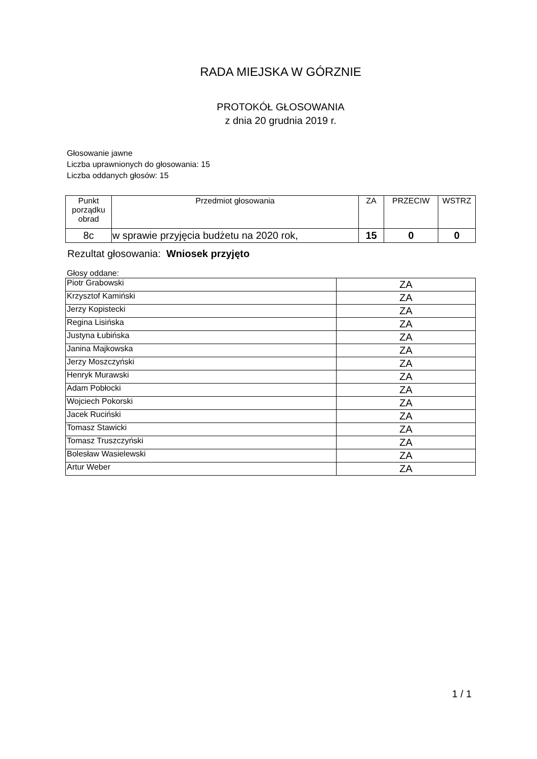RADA MIEJSKA W GÓRZNIE
PROTOKÓŁ GŁOSOWANIA
z dnia 20 grudnia 2019 r.
Głosowanie jawne
Liczba uprawnionych do głosowania: 15
Liczba oddanych głosów: 15
| Punkt porządku obrad | Przedmiot głosowania | ZA | PRZECIW | WSTRZ |
| --- | --- | --- | --- | --- |
| 8c | w sprawie przyjęcia budżetu na 2020 rok, | 15 | 0 | 0 |
Rezultat głosowania: Wniosek przyjęto
Głosy oddane:
| Piotr Grabowski | ZA |
| Krzysztof Kamiński | ZA |
| Jerzy Kopistecki | ZA |
| Regina Lisińska | ZA |
| Justyna Łubińska | ZA |
| Janina Majkowska | ZA |
| Jerzy Moszczyński | ZA |
| Henryk Murawski | ZA |
| Adam Pobłocki | ZA |
| Wojciech Pokorski | ZA |
| Jacek Ruciński | ZA |
| Tomasz Stawicki | ZA |
| Tomasz Truszczyński | ZA |
| Bolesław Wasielewski | ZA |
| Artur Weber | ZA |
1 / 1